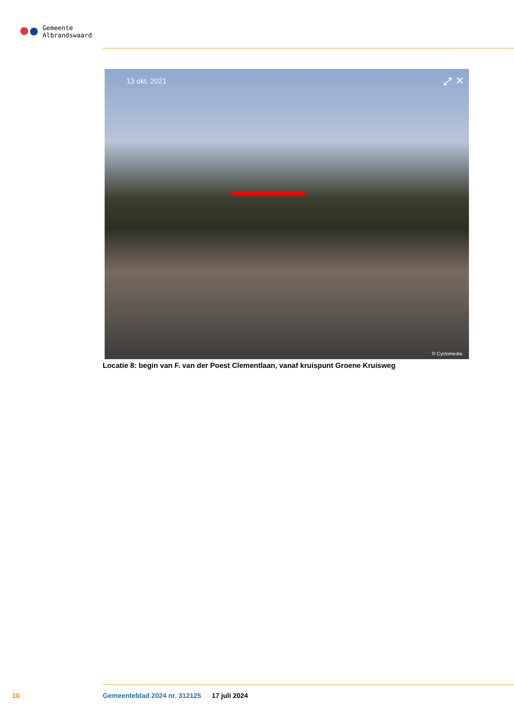Gemeente
Albrandswaard
13 okt. 2021 ⤢ ✕
© Cyclomedia
Locatie 8: begin van F. van der Poest Clementlaan, vanaf kruispunt Groene Kruisweg
10 Gemeenteblad 2024 nr. 312125 17 juli 2024